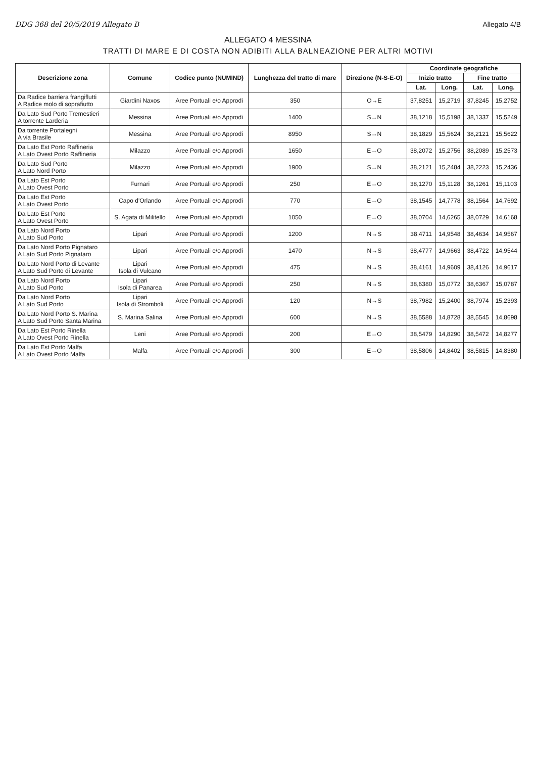DDG 368 del 20/5/2019 Allegato B Allegato 4/B
ALLEGATO 4 MESSINA
TRATTI DI MARE E DI COSTA NON ADIBITI ALLA BALNEAZIONE PER ALTRI MOTIVI
| Descrizione zona | Comune | Codice punto (NUMIND) | Lunghezza del tratto di mare | Direzione (N-S-E-O) | Coordinate geografiche | | | |
| --- | --- | --- | --- | --- | --- | --- | --- | --- |
| | | | | | Inizio tratto | | Fine tratto | |
| | | | | | Lat. | Long. | Lat. | Long. |
| Da Radice barriera frangiflutti A Radice molo di soprafiutto | Giardini Naxos | Aree Portuali e/o Approdi | 350 | O→E | 37,8251 | 15,2719 | 37,8245 | 15,2752 |
| Da Lato Sud Porto Tremestieri A torrente Larderia | Messina | Aree Portuali e/o Approdi | 1400 | S→N | 38,1218 | 15,5198 | 38,1337 | 15,5249 |
| Da torrente Portalegni A via Brasile | Messina | Aree Portuali e/o Approdi | 8950 | S→N | 38,1829 | 15,5624 | 38,2121 | 15,5622 |
| Da Lato Est Porto Raffineria A Lato Ovest Porto Raffineria | Milazzo | Aree Portuali e/o Approdi | 1650 | E→O | 38,2072 | 15,2756 | 38,2089 | 15,2573 |
| Da Lato Sud Porto A Lato Nord Porto | Milazzo | Aree Portuali e/o Approdi | 1900 | S→N | 38,2121 | 15,2484 | 38,2223 | 15,2436 |
| Da Lato Est Porto A Lato Ovest Porto | Furnari | Aree Portuali e/o Approdi | 250 | E→O | 38,1270 | 15,1128 | 38,1261 | 15,1103 |
| Da Lato Est Porto A Lato Ovest Porto | Capo d'Orlando | Aree Portuali e/o Approdi | 770 | E→O | 38,1545 | 14,7778 | 38,1564 | 14,7692 |
| Da Lato Est Porto A Lato Ovest Porto | S. Agata di Militello | Aree Portuali e/o Approdi | 1050 | E→O | 38,0704 | 14,6265 | 38,0729 | 14,6168 |
| Da Lato Nord Porto A Lato Sud Porto | Lipari | Aree Portuali e/o Approdi | 1200 | N→S | 38,4711 | 14,9548 | 38,4634 | 14,9567 |
| Da Lato Nord Porto Pignataro A Lato Sud Porto Pignataro | Lipari | Aree Portuali e/o Approdi | 1470 | N→S | 38,4777 | 14,9663 | 38,4722 | 14,9544 |
| Da Lato Nord Porto di Levante A Lato Sud Porto di Levante | Lipari Isola di Vulcano | Aree Portuali e/o Approdi | 475 | N→S | 38,4161 | 14,9609 | 38,4126 | 14,9617 |
| Da Lato Nord Porto A Lato Sud Porto | Lipari Isola di Panarea | Aree Portuali e/o Approdi | 250 | N→S | 38,6380 | 15,0772 | 38,6367 | 15,0787 |
| Da Lato Nord Porto A Lato Sud Porto | Lipari Isola di Stromboli | Aree Portuali e/o Approdi | 120 | N→S | 38,7982 | 15,2400 | 38,7974 | 15,2393 |
| Da Lato Nord Porto S. Marina A Lato Sud Porto Santa Marina | S. Marina Salina | Aree Portuali e/o Approdi | 600 | N→S | 38,5588 | 14,8728 | 38,5545 | 14,8698 |
| Da Lato Est Porto Rinella A Lato Ovest Porto Rinella | Leni | Aree Portuali e/o Approdi | 200 | E→O | 38,5479 | 14,8290 | 38,5472 | 14,8277 |
| Da Lato Est Porto Malfa A Lato Ovest Porto Malfa | Malfa | Aree Portuali e/o Approdi | 300 | E→O | 38,5806 | 14,8402 | 38,5815 | 14,8380 |